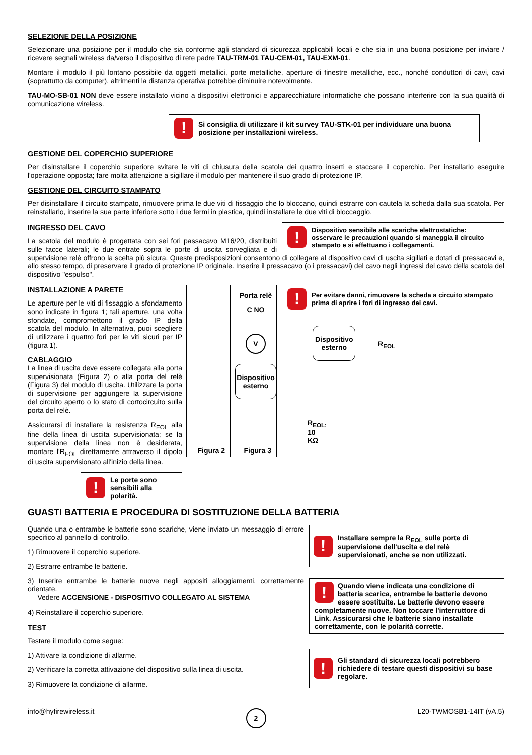SELEZIONE DELLA POSIZIONE
Selezionare una posizione per il modulo che sia conforme agli standard di sicurezza applicabili locali e che sia in una buona posizione per inviare / ricevere segnali wireless da/verso il dispositivo di rete padre TAU-TRM-01 TAU-CEM-01, TAU-EXM-01.
Montare il modulo il più lontano possibile da oggetti metallici, porte metalliche, aperture di finestre metalliche, ecc., nonché conduttori di cavi, cavi (soprattutto da computer), altrimenti la distanza operativa potrebbe diminuire notevolmente.
TAU-MO-SB-01 NON deve essere installato vicino a dispositivi elettronici e apparecchiature informatiche che possano interferire con la sua qualità di comunicazione wireless.
!
Si consiglia di utilizzare il kit survey TAU-STK-01 per individuare una buona posizione per installazioni wireless.
GESTIONE DEL COPERCHIO SUPERIORE
Per disinstallare il coperchio superiore svitare le viti di chiusura della scatola dei quattro inserti e staccare il coperchio. Per installarlo eseguire l'operazione opposta; fare molta attenzione a sigillare il modulo per mantenere il suo grado di protezione IP.
GESTIONE DEL CIRCUITO STAMPATO
Per disinstallare il circuito stampato, rimuovere prima le due viti di fissaggio che lo bloccano, quindi estrarre con cautela la scheda dalla sua scatola. Per reinstallarlo, inserire la sua parte inferiore sotto i due fermi in plastica, quindi installare le due viti di bloccaggio.
!
Dispositivo sensibile alle scariche elettrostatiche: osservare le precauzioni quando si maneggia il circuito stampato e si effettuano i collegamenti.
INGRESSO DEL CAVO
La scatola del modulo è progettata con sei fori passacavo M16/20, distribuiti sulle facce laterali; le due entrate sopra le porte di uscita sorvegliata e di supervisione relè offrono la scelta più sicura. Queste predisposizioni consentono di collegare al dispositivo cavi di uscita sigillati e dotati di pressacavi e, allo stesso tempo, di preservare il grado di protezione IP originale. Inserire il pressacavo (o i pressacavi) del cavo negli ingressi del cavo della scatola del dispositivo "espulso".
!
Per evitare danni, rimuovere la scheda a circuito stampato prima di aprire i fori di ingresso dei cavi.
INSTALLAZIONE A PARETE
Le aperture per le viti di fissaggio a sfondamento sono indicate in figura 1; tali aperture, una volta sfondate, compromettono il grado IP della scatola del modulo. In alternativa, puoi scegliere di utilizzare i quattro fori per le viti sicuri per IP (figura 1).
CABLAGGIO
La linea di uscita deve essere collegata alla porta supervisionata (Figura 2) o alla porta del relè (Figura 3) del modulo di uscita. Utilizzare la porta di supervisione per aggiungere la supervisione del circuito aperto o lo stato di cortocircuito sulla porta del relè.
Assicurarsi di installare la resistenza R<sub>EOL</sub> alla fine della linea di uscita supervisionata; se la supervisione della linea non è desiderata, montare l'R<sub>EOL</sub> direttamente attraverso il dipolo di uscita supervisionato all'inizio della linea.
!
Le porte sono sensibili alla polarità.
Dispositivo
esterno
R<sub>EOL</sub>
R<sub>EOL:</sub> 10 KΩ
Figura 2
Porta relè
C NO
V
Dispositivo
esterno
Figura 3
GUASTI BATTERIA E PROCEDURA DI SOSTITUZIONE DELLA BATTERIA
Quando una o entrambe le batterie sono scariche, viene inviato un messaggio di errore specifico al pannello di controllo.
1) Rimuovere il coperchio superiore.
2) Estrarre entrambe le batterie.
3) Inserire entrambe le batterie nuove negli appositi alloggiamenti, correttamente orientate.
Vedere ACCENSIONE - DISPOSITIVO COLLEGATO AL SISTEMA
4) Reinstallare il coperchio superiore.
TEST
Testare il modulo come segue:
1) Attivare la condizione di allarme.
2) Verificare la corretta attivazione del dispositivo sulla linea di uscita.
3) Rimuovere la condizione di allarme.
!
Installare sempre la R<sub>EOL</sub> sulle porte di supervisione dell'uscita e del relè supervisionati, anche se non utilizzati.
!
Quando viene indicata una condizione di batteria scarica, entrambe le batterie devono essere sostituite. Le batterie devono essere completamente nuove. Non toccare l'interruttore di Link. Assicurarsi che le batterie siano installate correttamente, con le polarità corrette.
!
Gli standard di sicurezza locali potrebbero richiedere di testare questi dispositivi su base regolare.
info@hyfirewireless.it 2 L20-TWMOSB1-14IT (vA.5)